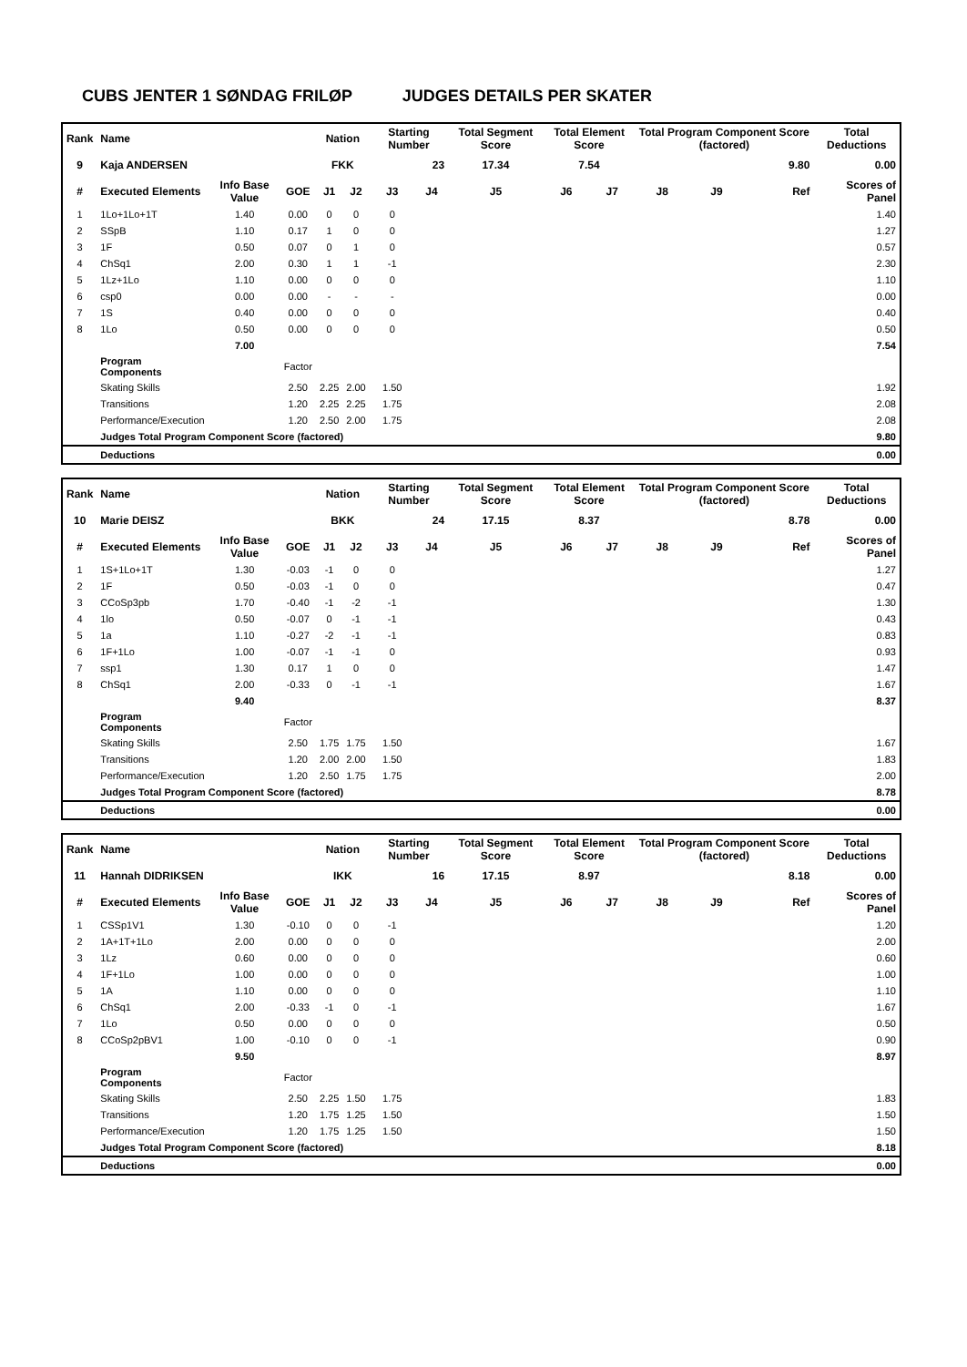CUBS JENTER 1 SØNDAG FRILØP JUDGES DETAILS PER SKATER
| Rank | Name | | | Nation | | Starting Number | | Total Segment Score | Total Element Score | | Total Program Component Score (factored) | | | Total Deductions |
| --- | --- | --- | --- | --- | --- | --- | --- | --- | --- | --- | --- | --- | --- | --- |
| 9 | Kaja ANDERSEN | | | FKK | | 23 | | 17.34 | 7.54 | | 9.80 | | | 0.00 |
| # | Executed Elements | Info Base Value | GOE | J1 | J2 | J3 | J4 | J5 | J6 | J7 | J8 | J9 | Ref | Scores of Panel |
| 1 | 1Lo+1Lo+1T | 1.40 | 0.00 | 0 | 0 | 0 | | | | | | | | 1.40 |
| 2 | SSpB | 1.10 | 0.17 | 1 | 0 | 0 | | | | | | | | 1.27 |
| 3 | 1F | 0.50 | 0.07 | 0 | 1 | 0 | | | | | | | | 0.57 |
| 4 | ChSq1 | 2.00 | 0.30 | 1 | 1 | -1 | | | | | | | | 2.30 |
| 5 | 1Lz+1Lo | 1.10 | 0.00 | 0 | 0 | 0 | | | | | | | | 1.10 |
| 6 | csp0 | 0.00 | 0.00 | - | - | - | | | | | | | | 0.00 |
| 7 | 1S | 0.40 | 0.00 | 0 | 0 | 0 | | | | | | | | 0.40 |
| 8 | 1Lo | 0.50 | 0.00 | 0 | 0 | 0 | | | | | | | | 0.50 |
| | | 7.00 | | | | | | | | | | | | 7.54 |
| | Program Components | | Factor | | | | | | | | | | | |
| | Skating Skills | | 2.50 | 2.25 | 2.00 | 1.50 | | | | | | | | 1.92 |
| | Transitions | | 1.20 | 2.25 | 2.25 | 1.75 | | | | | | | | 2.08 |
| | Performance/Execution | | 1.20 | 2.50 | 2.00 | 1.75 | | | | | | | | 2.08 |
| | Judges Total Program Component Score (factored) | | | | | | | | | | | | | 9.80 |
| | Deductions | | | | | | | | | | | | | 0.00 |
| Rank | Name | | | Nation | | Starting Number | | Total Segment Score | Total Element Score | | Total Program Component Score (factored) | | | Total Deductions |
| --- | --- | --- | --- | --- | --- | --- | --- | --- | --- | --- | --- | --- | --- | --- |
| 10 | Marie DEISZ | | | BKK | | 24 | | 17.15 | 8.37 | | 8.78 | | | 0.00 |
| # | Executed Elements | Info Base Value | GOE | J1 | J2 | J3 | J4 | J5 | J6 | J7 | J8 | J9 | Ref | Scores of Panel |
| 1 | 1S+1Lo+1T | 1.30 | -0.03 | -1 | 0 | 0 | | | | | | | | 1.27 |
| 2 | 1F | 0.50 | -0.03 | -1 | 0 | 0 | | | | | | | | 0.47 |
| 3 | CCoSp3pb | 1.70 | -0.40 | -1 | -2 | -1 | | | | | | | | 1.30 |
| 4 | 1lo | 0.50 | -0.07 | 0 | -1 | -1 | | | | | | | | 0.43 |
| 5 | 1a | 1.10 | -0.27 | -2 | -1 | -1 | | | | | | | | 0.83 |
| 6 | 1F+1Lo | 1.00 | -0.07 | -1 | -1 | 0 | | | | | | | | 0.93 |
| 7 | ssp1 | 1.30 | 0.17 | 1 | 0 | 0 | | | | | | | | 1.47 |
| 8 | ChSq1 | 2.00 | -0.33 | 0 | -1 | -1 | | | | | | | | 1.67 |
| | | 9.40 | | | | | | | | | | | | 8.37 |
| | Program Components | | Factor | | | | | | | | | | | |
| | Skating Skills | | 2.50 | 1.75 | 1.75 | 1.50 | | | | | | | | 1.67 |
| | Transitions | | 1.20 | 2.00 | 2.00 | 1.50 | | | | | | | | 1.83 |
| | Performance/Execution | | 1.20 | 2.50 | 1.75 | 1.75 | | | | | | | | 2.00 |
| | Judges Total Program Component Score (factored) | | | | | | | | | | | | | 8.78 |
| | Deductions | | | | | | | | | | | | | 0.00 |
| Rank | Name | | | Nation | | Starting Number | | Total Segment Score | Total Element Score | | Total Program Component Score (factored) | | | Total Deductions |
| --- | --- | --- | --- | --- | --- | --- | --- | --- | --- | --- | --- | --- | --- | --- |
| 11 | Hannah DIDRIKSEN | | | IKK | | 16 | | 17.15 | 8.97 | | 8.18 | | | 0.00 |
| # | Executed Elements | Info Base Value | GOE | J1 | J2 | J3 | J4 | J5 | J6 | J7 | J8 | J9 | Ref | Scores of Panel |
| 1 | CSSp1V1 | 1.30 | -0.10 | 0 | 0 | -1 | | | | | | | | 1.20 |
| 2 | 1A+1T+1Lo | 2.00 | 0.00 | 0 | 0 | 0 | | | | | | | | 2.00 |
| 3 | 1Lz | 0.60 | 0.00 | 0 | 0 | 0 | | | | | | | | 0.60 |
| 4 | 1F+1Lo | 1.00 | 0.00 | 0 | 0 | 0 | | | | | | | | 1.00 |
| 5 | 1A | 1.10 | 0.00 | 0 | 0 | 0 | | | | | | | | 1.10 |
| 6 | ChSq1 | 2.00 | -0.33 | -1 | 0 | -1 | | | | | | | | 1.67 |
| 7 | 1Lo | 0.50 | 0.00 | 0 | 0 | 0 | | | | | | | | 0.50 |
| 8 | CCoSp2pBV1 | 1.00 | -0.10 | 0 | 0 | -1 | | | | | | | | 0.90 |
| | | 9.50 | | | | | | | | | | | | 8.97 |
| | Program Components | | Factor | | | | | | | | | | | |
| | Skating Skills | | 2.50 | 2.25 | 1.50 | 1.75 | | | | | | | | 1.83 |
| | Transitions | | 1.20 | 1.75 | 1.25 | 1.50 | | | | | | | | 1.50 |
| | Performance/Execution | | 1.20 | 1.75 | 1.25 | 1.50 | | | | | | | | 1.50 |
| | Judges Total Program Component Score (factored) | | | | | | | | | | | | | 8.18 |
| | Deductions | | | | | | | | | | | | | 0.00 |